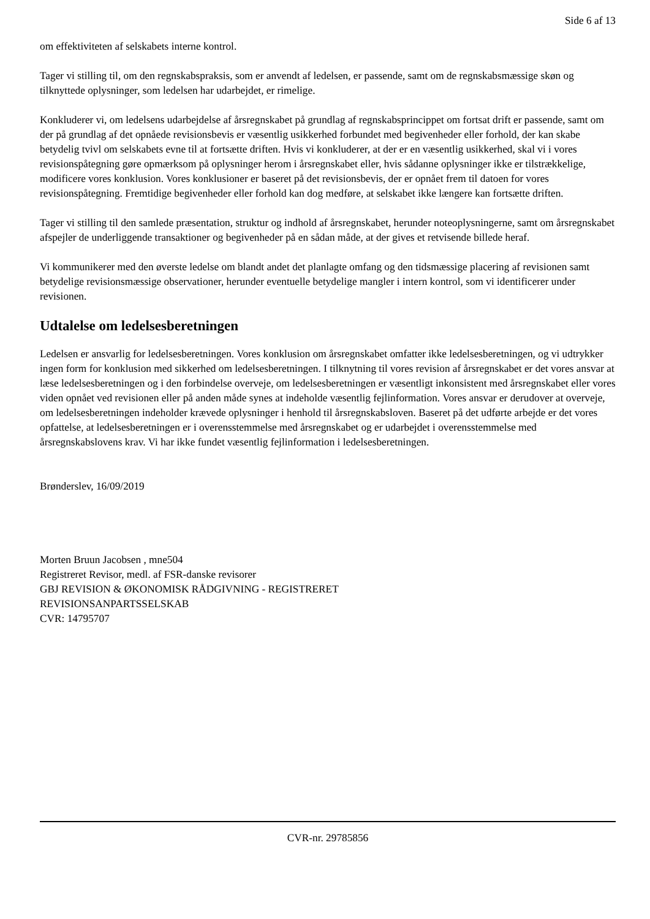Side 6 af 13
om effektiviteten af selskabets interne kontrol.
Tager vi stilling til, om den regnskabspraksis, som er anvendt af ledelsen, er passende, samt om de regnskabsmæssige skøn og tilknyttede oplysninger, som ledelsen har udarbejdet, er rimelige.
Konkluderer vi, om ledelsens udarbejdelse af årsregnskabet på grundlag af regnskabsprincippet om fortsat drift er passende, samt om der på grundlag af det opnåede revisionsbevis er væsentlig usikkerhed forbundet med begivenheder eller forhold, der kan skabe betydelig tvivl om selskabets evne til at fortsætte driften. Hvis vi konkluderer, at der er en væsentlig usikkerhed, skal vi i vores revisionspåtegning gøre opmærksom på oplysninger herom i årsregnskabet eller, hvis sådanne oplysninger ikke er tilstrækkelige, modificere vores konklusion. Vores konklusioner er baseret på det revisionsbevis, der er opnået frem til datoen for vores revisionspåtegning. Fremtidige begivenheder eller forhold kan dog medføre, at selskabet ikke længere kan fortsætte driften.
Tager vi stilling til den samlede præsentation, struktur og indhold af årsregnskabet, herunder noteoplysningerne, samt om årsregnskabet afspejler de underliggende transaktioner og begivenheder på en sådan måde, at der gives et retvisende billede heraf.
Vi kommunikerer med den øverste ledelse om blandt andet det planlagte omfang og den tidsmæssige placering af revisionen samt betydelige revisionsmæssige observationer, herunder eventuelle betydelige mangler i intern kontrol, som vi identificerer under revisionen.
Udtalelse om ledelsesberetningen
Ledelsen er ansvarlig for ledelsesberetningen. Vores konklusion om årsregnskabet omfatter ikke ledelsesberetningen, og vi udtrykker ingen form for konklusion med sikkerhed om ledelsesberetningen. I tilknytning til vores revision af årsregnskabet er det vores ansvar at læse ledelsesberetningen og i den forbindelse overveje, om ledelsesberetningen er væsentligt inkonsistent med årsregnskabet eller vores viden opnået ved revisionen eller på anden måde synes at indeholde væsentlig fejlinformation. Vores ansvar er derudover at overveje, om ledelsesberetningen indeholder krævede oplysninger i henhold til årsregnskabsloven. Baseret på det udførte arbejde er det vores opfattelse, at ledelsesberetningen er i overensstemmelse med årsregnskabet og er udarbejdet i overensstemmelse med årsregnskabslovens krav. Vi har ikke fundet væsentlig fejlinformation i ledelsesberetningen.
Brønderslev, 16/09/2019
Morten Bruun Jacobsen , mne504
Registreret Revisor, medl. af FSR-danske revisorer
GBJ REVISION & ØKONOMISK RÅDGIVNING - REGISTRERET
REVISIONSANPARTSSELSKAB
CVR: 14795707
CVR-nr. 29785856